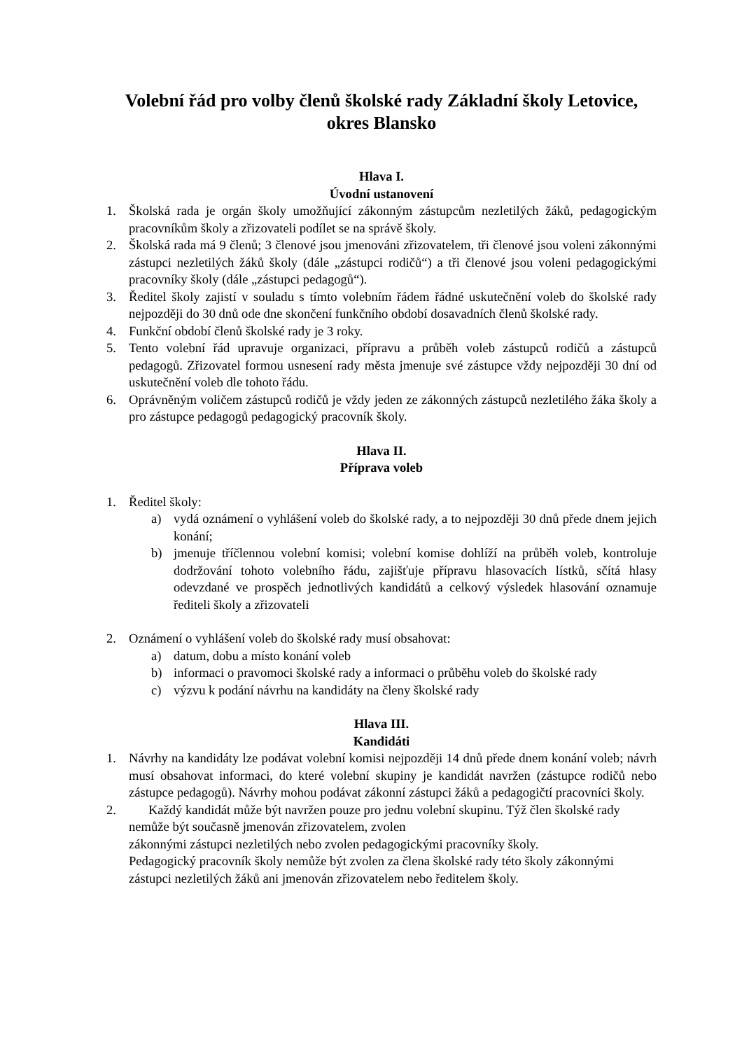Volební řád pro volby členů školské rady Základní školy Letovice,
okres Blansko
Hlava I.
Úvodní ustanovení
1. Školská rada je orgán školy umožňující zákonným zástupcům nezletilých žáků, pedagogickým pracovníkům školy a zřizovateli podílet se na správě školy.
2. Školská rada má 9 členů; 3 členové jsou jmenováni zřizovatelem, tři členové jsou voleni zákonnými zástupci nezletilých žáků školy (dále „zástupci rodičů“) a tři členové jsou voleni pedagogickými pracovníky školy (dále „zástupci pedagogů“).
3. Ředitel školy zajistí v souladu s tímto volebním řádem řádné uskutečnění voleb do školské rady nejpozději do 30 dnů ode dne skončení funkčního období dosavadních členů školské rady.
4. Funkční období členů školské rady je 3 roky.
5. Tento volební řád upravuje organizaci, přípravu a průběh voleb zástupců rodičů a zástupců pedagogů. Zřizovatel formou usnesení rady města jmenuje své zástupce vždy nejpozději 30 dní od uskutečnění voleb dle tohoto řádu.
6. Oprávněným voličem zástupců rodičů je vždy jeden ze zákonných zástupců nezletilého žáka školy a pro zástupce pedagogů pedagogický pracovník školy.
Hlava II.
Příprava voleb
1. Ředitel školy:
a) vydá oznámení o vyhlášení voleb do školské rady, a to nejpozději 30 dnů přede dnem jejich konání;
b) jmenuje tříčlennou volební komisi; volební komise dohlíží na průběh voleb, kontroluje dodržování tohoto volebního řádu, zajišťuje přípravu hlasovacích lístků, sčítá hlasy odevzdané ve prospěch jednotlivých kandidátů a celkový výsledek hlasování oznamuje řediteli školy a zřizovateli
2. Oznámení o vyhlášení voleb do školské rady musí obsahovat:
a) datum, dobu a místo konání voleb
b) informaci o pravomoci školské rady a informaci o průběhu voleb do školské rady
c) výzvu k podání návrhu na kandidáty na členy školské rady
Hlava III.
Kandidáti
1. Návrhy na kandidáty lze podávat volební komisi nejpozději 14 dnů přede dnem konání voleb; návrh musí obsahovat informaci, do které volební skupiny je kandidát navržen (zástupce rodičů nebo zástupce pedagogů). Návrhy mohou podávat zákonní zástupci žáků a pedagogičtí pracovníci školy.
2. Každý kandidát může být navržen pouze pro jednu volební skupinu. Týž člen školské rady nemůže být současně jmenován zřizovatelem, zvolen
zákonnými zástupci nezletilých nebo zvolen pedagogickými pracovníky školy.
Pedagogický pracovník školy nemůže být zvolen za člena školské rady této školy zákonnými zástupci nezletilých žáků ani jmenován zřizovatelem nebo ředitelem školy.